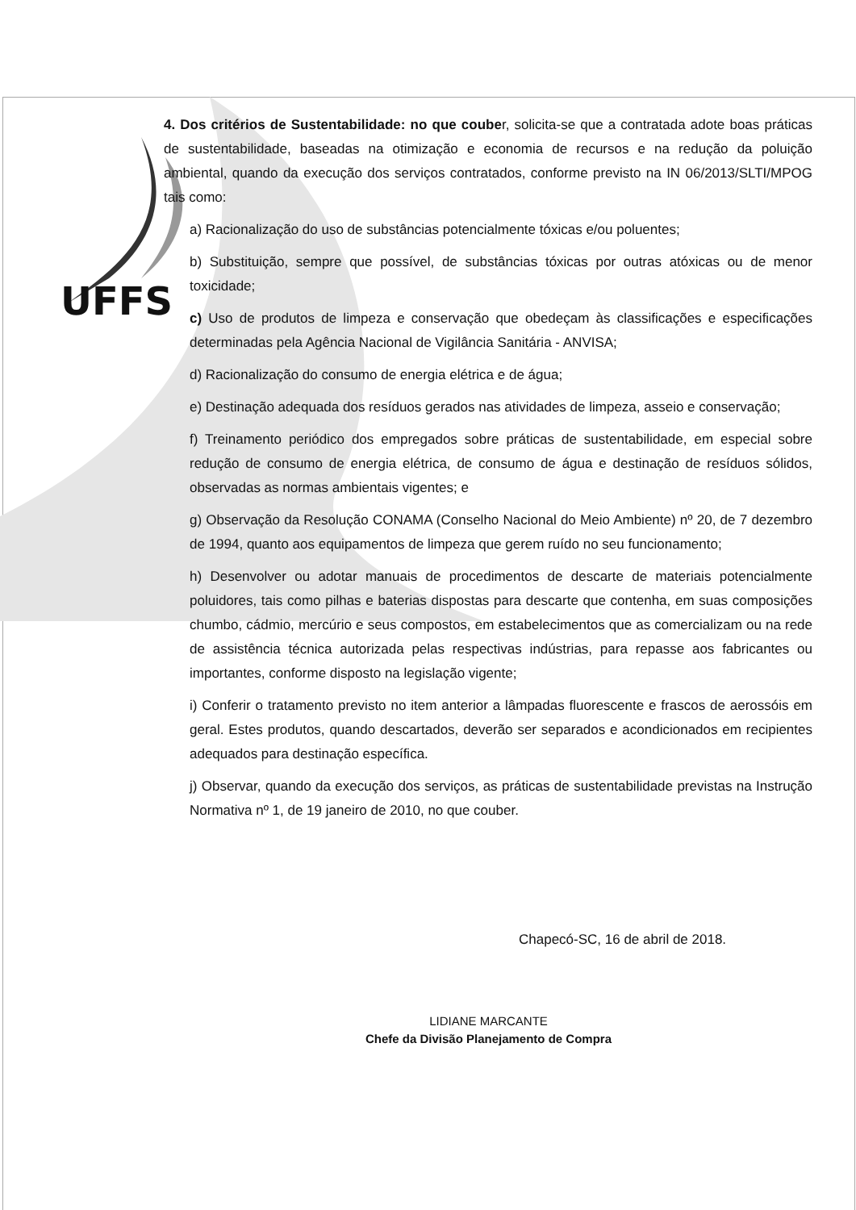UFFS
4. Dos critérios de Sustentabilidade: no que couber, solicita-se que a contratada adote boas práticas de sustentabilidade, baseadas na otimização e economia de recursos e na redução da poluição ambiental, quando da execução dos serviços contratados, conforme previsto na IN 06/2013/SLTI/MPOG tais como:
a) Racionalização do uso de substâncias potencialmente tóxicas e/ou poluentes;
b) Substituição, sempre que possível, de substâncias tóxicas por outras atóxicas ou de menor toxicidade;
c) Uso de produtos de limpeza e conservação que obedeçam às classificações e especificações determinadas pela Agência Nacional de Vigilância Sanitária - ANVISA;
d) Racionalização do consumo de energia elétrica e de água;
e) Destinação adequada dos resíduos gerados nas atividades de limpeza, asseio e conservação;
f) Treinamento periódico dos empregados sobre práticas de sustentabilidade, em especial sobre redução de consumo de energia elétrica, de consumo de água e destinação de resíduos sólidos, observadas as normas ambientais vigentes; e
g) Observação da Resolução CONAMA (Conselho Nacional do Meio Ambiente) nº 20, de 7 dezembro de 1994, quanto aos equipamentos de limpeza que gerem ruído no seu funcionamento;
h) Desenvolver ou adotar manuais de procedimentos de descarte de materiais potencialmente poluidores, tais como pilhas e baterias dispostas para descarte que contenha, em suas composições chumbo, cádmio, mercúrio e seus compostos, em estabelecimentos que as comercializam ou na rede de assistência técnica autorizada pelas respectivas indústrias, para repasse aos fabricantes ou importantes, conforme disposto na legislação vigente;
i) Conferir o tratamento previsto no item anterior a lâmpadas fluorescente e frascos de aerossóis em geral. Estes produtos, quando descartados, deverão ser separados e acondicionados em recipientes adequados para destinação específica.
j) Observar, quando da execução dos serviços, as práticas de sustentabilidade previstas na Instrução Normativa nº 1, de 19 janeiro de 2010, no que couber.
Chapecó-SC, 16 de abril de 2018.
LIDIANE MARCANTE
Chefe da Divisão Planejamento de Compra